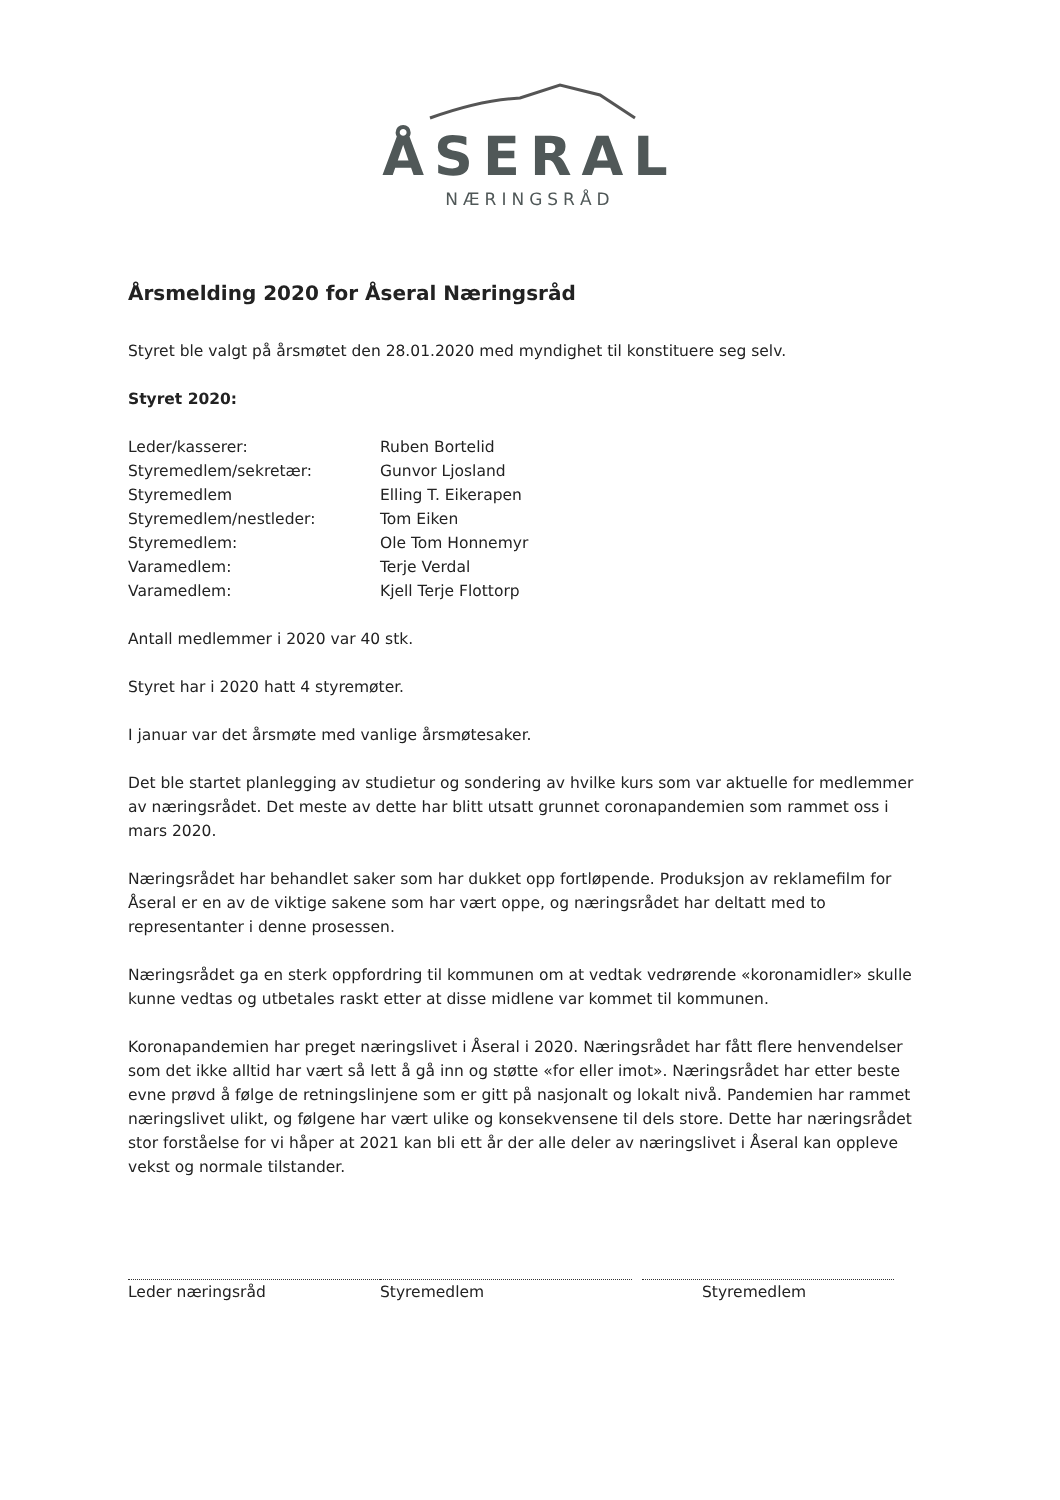ÅSERAL
NÆRINGSRÅD
Årsmelding 2020 for Åseral Næringsråd
Styret ble valgt på årsmøtet den 28.01.2020 med myndighet til konstituere seg selv.
Styret 2020:
| Leder/kasserer: | Ruben Bortelid |
| Styremedlem/sekretær: | Gunvor Ljosland |
| Styremedlem | Elling T. Eikerapen |
| Styremedlem/nestleder: | Tom Eiken |
| Styremedlem: | Ole Tom Honnemyr |
| Varamedlem: | Terje Verdal |
| Varamedlem: | Kjell Terje Flottorp |
Antall medlemmer i 2020 var 40 stk.
Styret har i 2020 hatt 4 styremøter.
I januar var det årsmøte med vanlige årsmøtesaker.
Det ble startet planlegging av studietur og sondering av hvilke kurs som var aktuelle for medlemmer av næringsrådet. Det meste av dette har blitt utsatt grunnet coronapandemien som rammet oss i mars 2020.
Næringsrådet har behandlet saker som har dukket opp fortløpende. Produksjon av reklamefilm for Åseral er en av de viktige sakene som har vært oppe, og næringsrådet har deltatt med to representanter i denne prosessen.
Næringsrådet ga en sterk oppfordring til kommunen om at vedtak vedrørende «koronamidler» skulle kunne vedtas og utbetales raskt etter at disse midlene var kommet til kommunen.
Koronapandemien har preget næringslivet i Åseral i 2020. Næringsrådet har fått flere henvendelser som det ikke alltid har vært så lett å gå inn og støtte «for eller imot». Næringsrådet har etter beste evne prøvd å følge de retningslinjene som er gitt på nasjonalt og lokalt nivå. Pandemien har rammet næringslivet ulikt, og følgene har vært ulike og konsekvensene til dels store. Dette har næringsrådet stor forståelse for vi håper at 2021 kan bli ett år der alle deler av næringslivet i Åseral kan oppleve vekst og normale tilstander.
Leder næringsråd Styremedlem Styremedlem